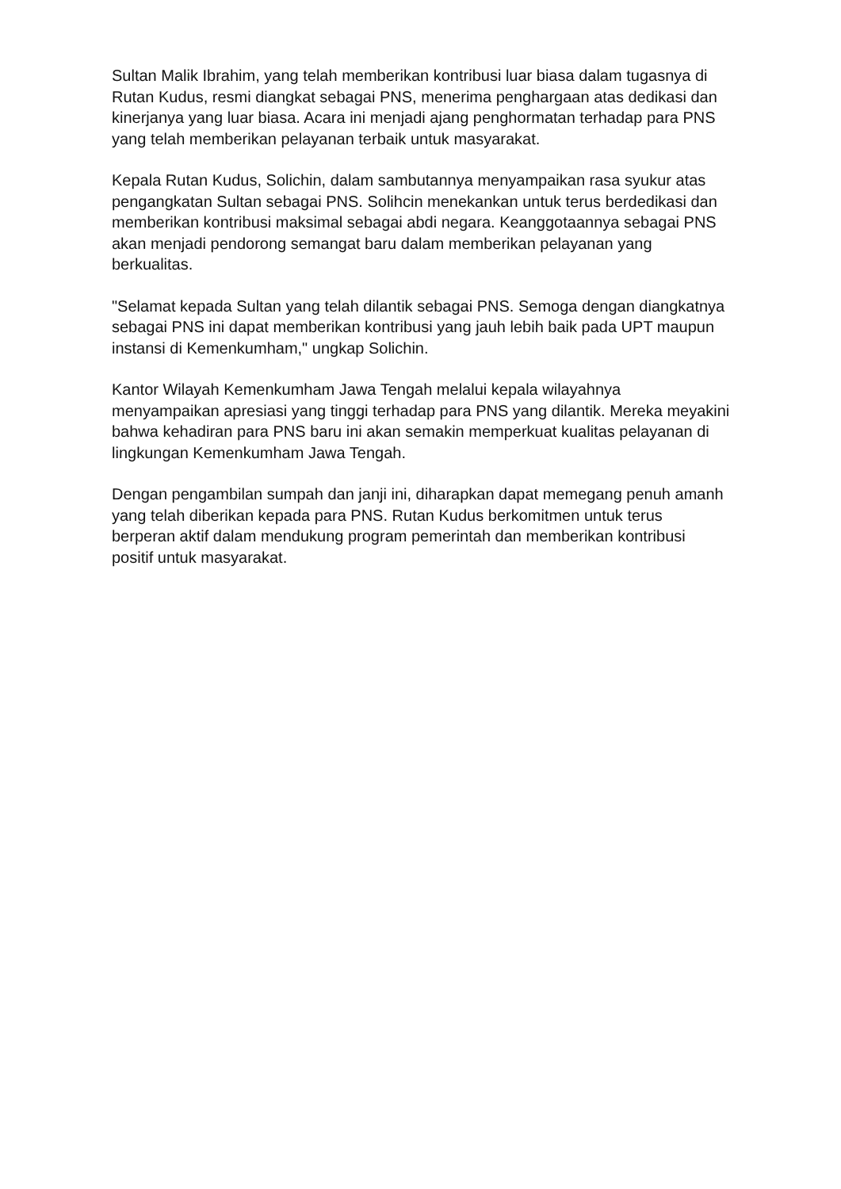Sultan Malik Ibrahim, yang telah memberikan kontribusi luar biasa dalam tugasnya di Rutan Kudus, resmi diangkat sebagai PNS, menerima penghargaan atas dedikasi dan kinerjanya yang luar biasa. Acara ini menjadi ajang penghormatan terhadap para PNS yang telah memberikan pelayanan terbaik untuk masyarakat.
Kepala Rutan Kudus, Solichin, dalam sambutannya menyampaikan rasa syukur atas pengangkatan Sultan sebagai PNS. Solihcin menekankan untuk terus berdedikasi dan memberikan kontribusi maksimal sebagai abdi negara. Keanggotaannya sebagai PNS akan menjadi pendorong semangat baru dalam memberikan pelayanan yang berkualitas.
"Selamat kepada Sultan yang telah dilantik sebagai PNS. Semoga dengan diangkatnya sebagai PNS ini dapat memberikan kontribusi yang jauh lebih baik pada UPT maupun instansi di Kemenkumham," ungkap Solichin.
Kantor Wilayah Kemenkumham Jawa Tengah melalui kepala wilayahnya menyampaikan apresiasi yang tinggi terhadap para PNS yang dilantik. Mereka meyakini bahwa kehadiran para PNS baru ini akan semakin memperkuat kualitas pelayanan di lingkungan Kemenkumham Jawa Tengah.
Dengan pengambilan sumpah dan janji ini, diharapkan dapat memegang penuh amanh yang telah diberikan kepada para PNS. Rutan Kudus berkomitmen untuk terus berperan aktif dalam mendukung program pemerintah dan memberikan kontribusi positif untuk masyarakat.